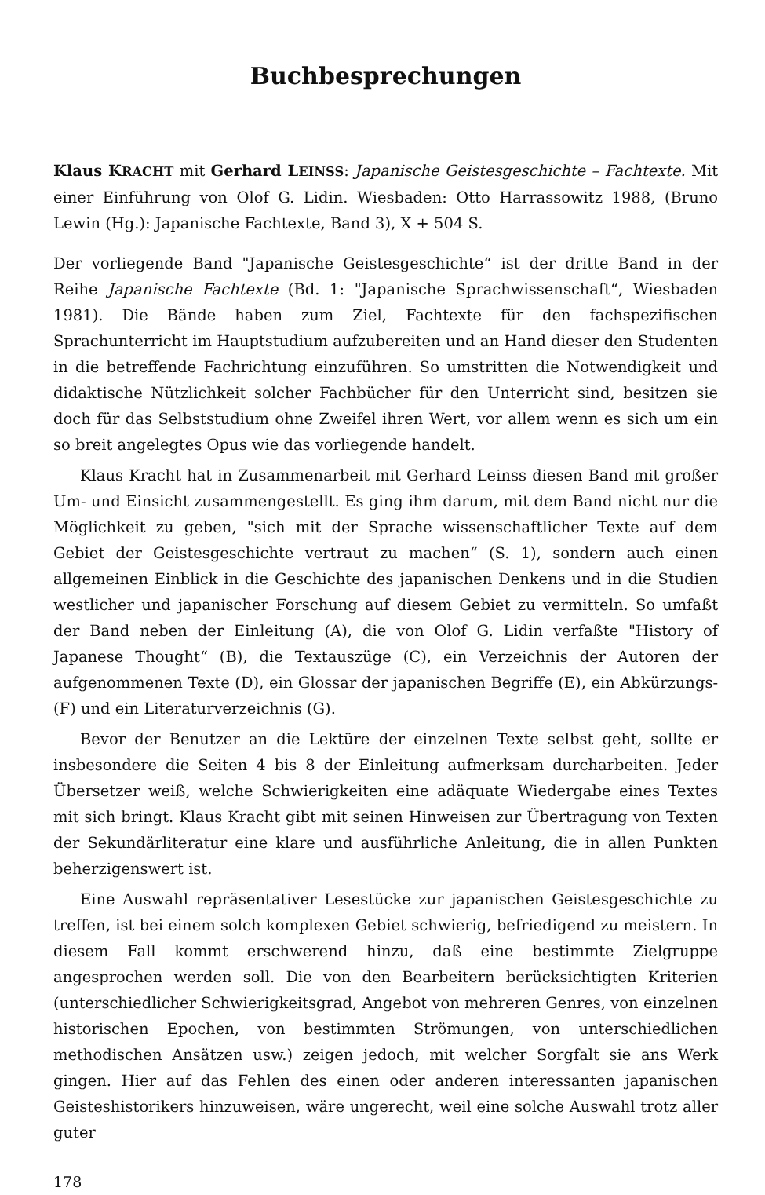Buchbesprechungen
Klaus KRACHT mit Gerhard LEINSS: Japanische Geistesgeschichte – Fachtexte. Mit einer Einführung von Olof G. Lidin. Wiesbaden: Otto Harrassowitz 1988, (Bruno Lewin (Hg.): Japanische Fachtexte, Band 3), X + 504 S.
Der vorliegende Band "Japanische Geistesgeschichte“ ist der dritte Band in der Reihe Japanische Fachtexte (Bd. 1: "Japanische Sprachwissenschaft“, Wiesbaden 1981). Die Bände haben zum Ziel, Fachtexte für den fachspezifischen Sprachunterricht im Hauptstudium aufzubereiten und an Hand dieser den Studenten in die betreffende Fachrichtung einzuführen. So umstritten die Notwendigkeit und didaktische Nützlichkeit solcher Fachbücher für den Unterricht sind, besitzen sie doch für das Selbststudium ohne Zweifel ihren Wert, vor allem wenn es sich um ein so breit angelegtes Opus wie das vorliegende handelt.
Klaus Kracht hat in Zusammenarbeit mit Gerhard Leinss diesen Band mit großer Um- und Einsicht zusammengestellt. Es ging ihm darum, mit dem Band nicht nur die Möglichkeit zu geben, "sich mit der Sprache wissenschaftlicher Texte auf dem Gebiet der Geistesgeschichte vertraut zu machen“ (S. 1), sondern auch einen allgemeinen Einblick in die Geschichte des japanischen Denkens und in die Studien westlicher und japanischer Forschung auf diesem Gebiet zu vermitteln. So umfaßt der Band neben der Einleitung (A), die von Olof G. Lidin verfaßte "History of Japanese Thought“ (B), die Textauszüge (C), ein Verzeichnis der Autoren der aufgenommenen Texte (D), ein Glossar der japanischen Begriffe (E), ein Abkürzungs- (F) und ein Literaturverzeichnis (G).
Bevor der Benutzer an die Lektüre der einzelnen Texte selbst geht, sollte er insbesondere die Seiten 4 bis 8 der Einleitung aufmerksam durcharbeiten. Jeder Übersetzer weiß, welche Schwierigkeiten eine adäquate Wiedergabe eines Textes mit sich bringt. Klaus Kracht gibt mit seinen Hinweisen zur Übertragung von Texten der Sekundärliteratur eine klare und ausführliche Anleitung, die in allen Punkten beherzigenswert ist.
Eine Auswahl repräsentativer Lesestücke zur japanischen Geistesgeschichte zu treffen, ist bei einem solch komplexen Gebiet schwierig, befriedigend zu meistern. In diesem Fall kommt erschwerend hinzu, daß eine bestimmte Zielgruppe angesprochen werden soll. Die von den Bearbeitern berücksichtigten Kriterien (unterschiedlicher Schwierigkeitsgrad, Angebot von mehreren Genres, von einzelnen historischen Epochen, von bestimmten Strömungen, von unterschiedlichen methodischen Ansätzen usw.) zeigen jedoch, mit welcher Sorgfalt sie ans Werk gingen. Hier auf das Fehlen des einen oder anderen interessanten japanischen Geisteshistorikers hinzuweisen, wäre ungerecht, weil eine solche Auswahl trotz aller guter
178